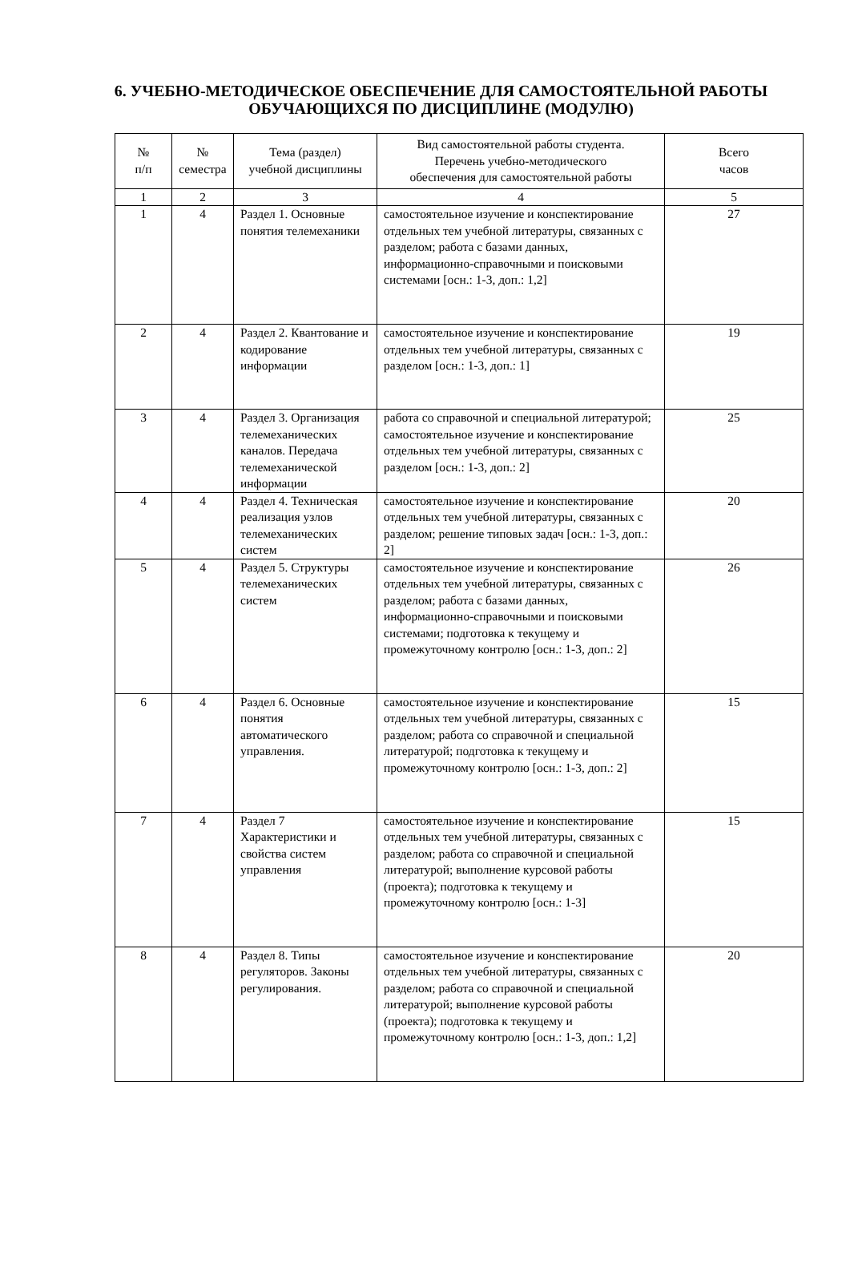6. УЧЕБНО-МЕТОДИЧЕСКОЕ ОБЕСПЕЧЕНИЕ ДЛЯ САМОСТОЯТЕЛЬНОЙ РАБОТЫ ОБУЧАЮЩИХСЯ ПО ДИСЦИПЛИНЕ (МОДУЛЮ)
| № п/п | № семестра | Тема (раздел) учебной дисциплины | Вид самостоятельной работы студента. Перечень учебно-методического обеспечения для самостоятельной работы | Всего часов |
| --- | --- | --- | --- | --- |
| 1 | 2 | 3 | 4 | 5 |
| 1 | 4 | Раздел 1. Основные понятия телемеханики | самостоятельное изучение и конспектирование отдельных тем учебной литературы, связанных с разделом; работа с базами данных, информационно-справочными и поисковыми системами [осн.: 1-3, доп.: 1,2] | 27 |
| 2 | 4 | Раздел 2. Квантование и кодирование информации | самостоятельное изучение и конспектирование отдельных тем учебной литературы, связанных с разделом [осн.: 1-3, доп.: 1] | 19 |
| 3 | 4 | Раздел 3. Организация телемеханических каналов. Передача телемеханической информации | работа со справочной и специальной литературой; самостоятельное изучение и конспектирование отдельных тем учебной литературы, связанных с разделом [осн.: 1-3, доп.: 2] | 25 |
| 4 | 4 | Раздел 4. Техническая реализация узлов телемеханических систем | самостоятельное изучение и конспектирование отдельных тем учебной литературы, связанных с разделом; решение типовых задач [осн.: 1-3, доп.: 2] | 20 |
| 5 | 4 | Раздел 5. Структуры телемеханических систем | самостоятельное изучение и конспектирование отдельных тем учебной литературы, связанных с разделом; работа с базами данных, информационно-справочными и поисковыми системами; подготовка к текущему и промежуточному контролю [осн.: 1-3, доп.: 2] | 26 |
| 6 | 4 | Раздел 6. Основные понятия автоматического управления. | самостоятельное изучение и конспектирование отдельных тем учебной литературы, связанных с разделом; работа со справочной и специальной литературой; подготовка к текущему и промежуточному контролю [осн.: 1-3, доп.: 2] | 15 |
| 7 | 4 | Раздел 7 Характеристики и свойства систем управления | самостоятельное изучение и конспектирование отдельных тем учебной литературы, связанных с разделом; работа со справочной и специальной литературой; выполнение курсовой работы (проекта); подготовка к текущему и промежуточному контролю [осн.: 1-3] | 15 |
| 8 | 4 | Раздел 8. Типы регуляторов. Законы регулирования. | самостоятельное изучение и конспектирование отдельных тем учебной литературы, связанных с разделом; работа со справочной и специальной литературой; выполнение курсовой работы (проекта); подготовка к текущему и промежуточному контролю [осн.: 1-3, доп.: 1,2] | 20 |